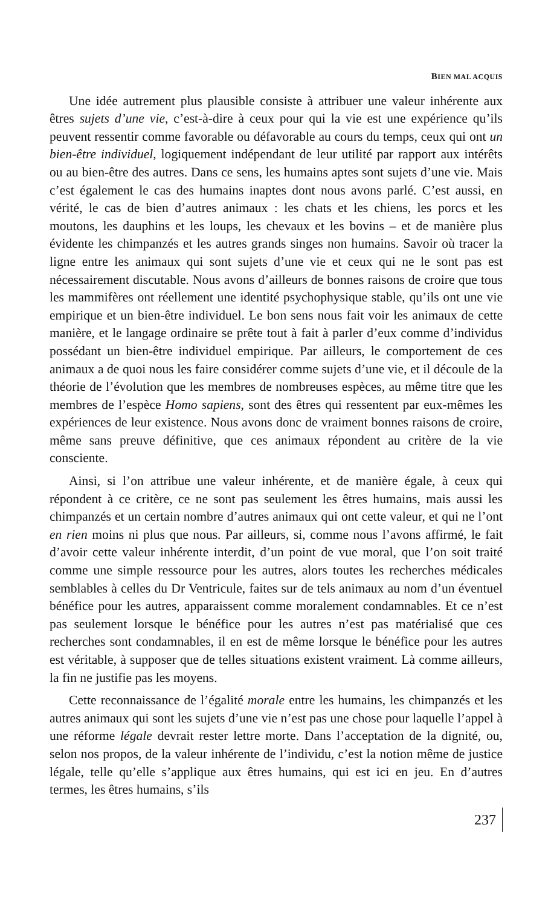BIEN MAL ACQUIS
Une idée autrement plus plausible consiste à attribuer une valeur inhérente aux êtres sujets d’une vie, c’est-à-dire à ceux pour qui la vie est une expérience qu’ils peuvent ressentir comme favorable ou défavorable au cours du temps, ceux qui ont un bien-être individuel, logiquement indépendant de leur utilité par rapport aux intérêts ou au bien-être des autres. Dans ce sens, les humains aptes sont sujets d’une vie. Mais c’est également le cas des humains inaptes dont nous avons parlé. C’est aussi, en vérité, le cas de bien d’autres animaux : les chats et les chiens, les porcs et les moutons, les dauphins et les loups, les chevaux et les bovins – et de manière plus évidente les chimpanzés et les autres grands singes non humains. Savoir où tracer la ligne entre les animaux qui sont sujets d’une vie et ceux qui ne le sont pas est nécessairement discutable. Nous avons d’ailleurs de bonnes raisons de croire que tous les mammifères ont réellement une identité psychophysique stable, qu’ils ont une vie empirique et un bien-être individuel. Le bon sens nous fait voir les animaux de cette manière, et le langage ordinaire se prête tout à fait à parler d’eux comme d’individus possédant un bien-être individuel empirique. Par ailleurs, le comportement de ces animaux a de quoi nous les faire considérer comme sujets d’une vie, et il découle de la théorie de l’évolution que les membres de nombreuses espèces, au même titre que les membres de l’espèce Homo sapiens, sont des êtres qui ressentent par eux-mêmes les expériences de leur existence. Nous avons donc de vraiment bonnes raisons de croire, même sans preuve définitive, que ces animaux répondent au critère de la vie consciente.
Ainsi, si l’on attribue une valeur inhérente, et de manière égale, à ceux qui répondent à ce critère, ce ne sont pas seulement les êtres humains, mais aussi les chimpanzés et un certain nombre d’autres animaux qui ont cette valeur, et qui ne l’ont en rien moins ni plus que nous. Par ailleurs, si, comme nous l’avons affirmé, le fait d’avoir cette valeur inhérente interdit, d’un point de vue moral, que l’on soit traité comme une simple ressource pour les autres, alors toutes les recherches médicales semblables à celles du Dr Ventricule, faites sur de tels animaux au nom d’un éventuel bénéfice pour les autres, apparaissent comme moralement condamnables. Et ce n’est pas seulement lorsque le bénéfice pour les autres n’est pas matérialisé que ces recherches sont condamnables, il en est de même lorsque le bénéfice pour les autres est véritable, à supposer que de telles situations existent vraiment. Là comme ailleurs, la fin ne justifie pas les moyens.
Cette reconnaissance de l’égalité morale entre les humains, les chimpanzés et les autres animaux qui sont les sujets d’une vie n’est pas une chose pour laquelle l’appel à une réforme légale devrait rester lettre morte. Dans l’acceptation de la dignité, ou, selon nos propos, de la valeur inhérente de l’individu, c’est la notion même de justice légale, telle qu’elle s’applique aux êtres humains, qui est ici en jeu. En d’autres termes, les êtres humains, s’ils
237